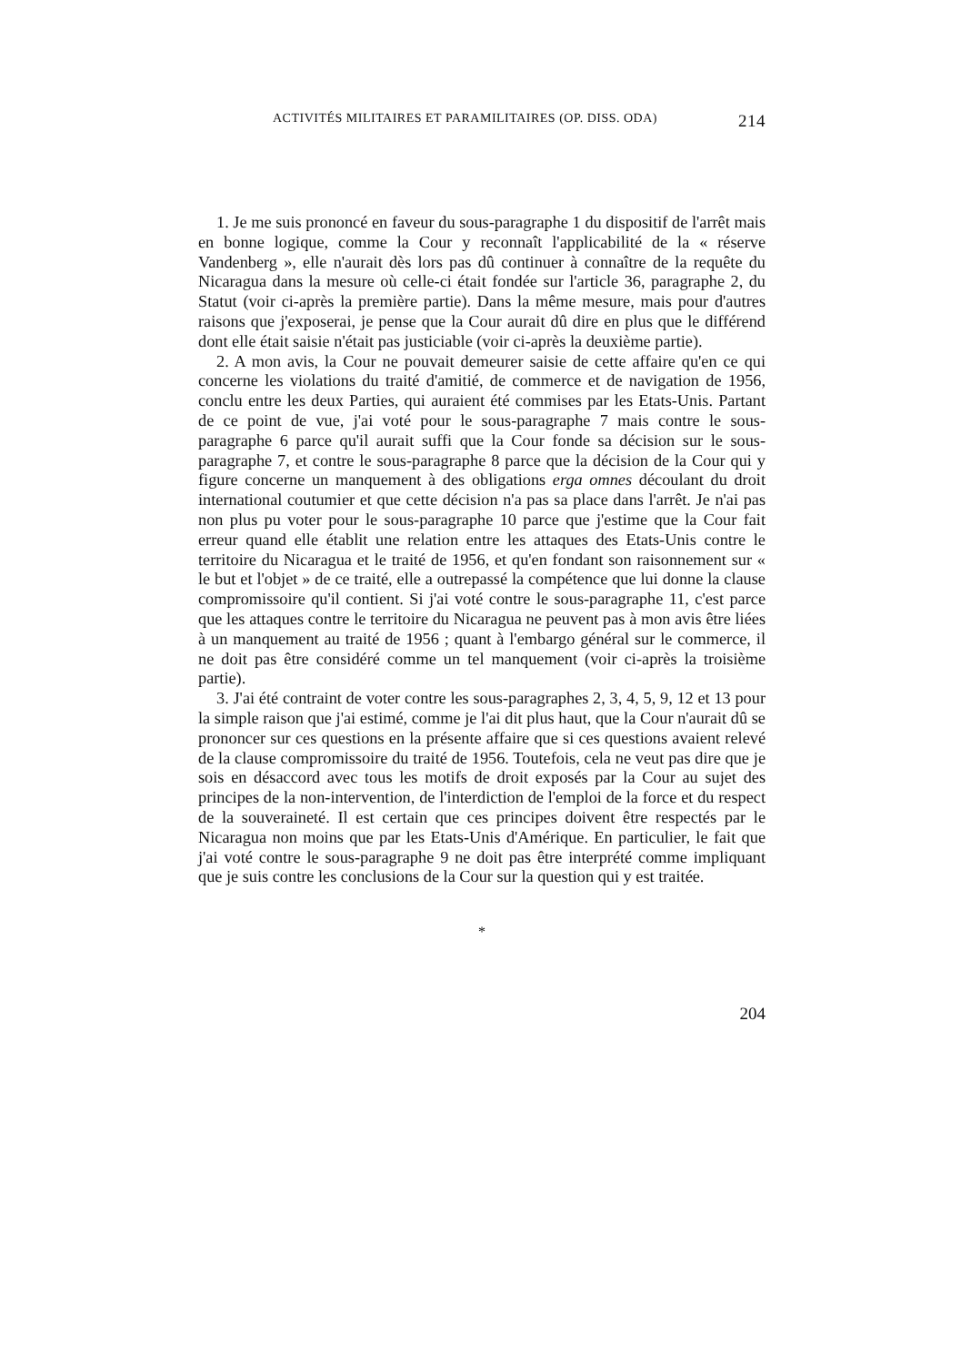ACTIVITÉS MILITAIRES ET PARAMILITAIRES (OP. DISS. ODA) 214
1. Je me suis prononcé en faveur du sous-paragraphe 1 du dispositif de l'arrêt mais en bonne logique, comme la Cour y reconnaît l'applicabilité de la « réserve Vandenberg », elle n'aurait dès lors pas dû continuer à connaître de la requête du Nicaragua dans la mesure où celle-ci était fondée sur l'article 36, paragraphe 2, du Statut (voir ci-après la première partie). Dans la même mesure, mais pour d'autres raisons que j'exposerai, je pense que la Cour aurait dû dire en plus que le différend dont elle était saisie n'était pas justiciable (voir ci-après la deuxième partie).
2. A mon avis, la Cour ne pouvait demeurer saisie de cette affaire qu'en ce qui concerne les violations du traité d'amitié, de commerce et de navigation de 1956, conclu entre les deux Parties, qui auraient été commises par les Etats-Unis. Partant de ce point de vue, j'ai voté pour le sous-paragraphe 7 mais contre le sous-paragraphe 6 parce qu'il aurait suffi que la Cour fonde sa décision sur le sous-paragraphe 7, et contre le sous-paragraphe 8 parce que la décision de la Cour qui y figure concerne un manquement à des obligations erga omnes découlant du droit international coutumier et que cette décision n'a pas sa place dans l'arrêt. Je n'ai pas non plus pu voter pour le sous-paragraphe 10 parce que j'estime que la Cour fait erreur quand elle établit une relation entre les attaques des Etats-Unis contre le territoire du Nicaragua et le traité de 1956, et qu'en fondant son raisonnement sur « le but et l'objet » de ce traité, elle a outrepassé la compétence que lui donne la clause compromissoire qu'il contient. Si j'ai voté contre le sous-paragraphe 11, c'est parce que les attaques contre le territoire du Nicaragua ne peuvent pas à mon avis être liées à un manquement au traité de 1956 ; quant à l'embargo général sur le commerce, il ne doit pas être considéré comme un tel manquement (voir ci-après la troisième partie).
3. J'ai été contraint de voter contre les sous-paragraphes 2, 3, 4, 5, 9, 12 et 13 pour la simple raison que j'ai estimé, comme je l'ai dit plus haut, que la Cour n'aurait dû se prononcer sur ces questions en la présente affaire que si ces questions avaient relevé de la clause compromissoire du traité de 1956. Toutefois, cela ne veut pas dire que je sois en désaccord avec tous les motifs de droit exposés par la Cour au sujet des principes de la non-intervention, de l'interdiction de l'emploi de la force et du respect de la souveraineté. Il est certain que ces principes doivent être respectés par le Nicaragua non moins que par les Etats-Unis d'Amérique. En particulier, le fait que j'ai voté contre le sous-paragraphe 9 ne doit pas être interprété comme impliquant que je suis contre les conclusions de la Cour sur la question qui y est traitée.
*
204